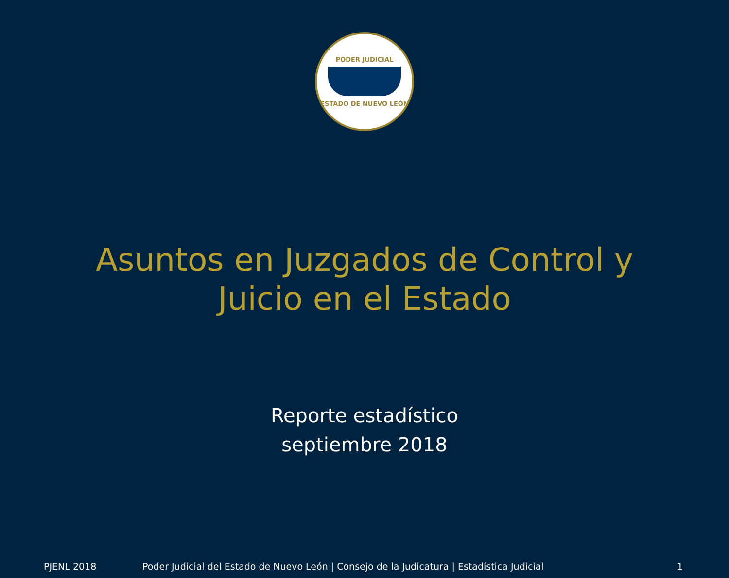PODER JUDICIAL
ESTADO DE NUEVO LEÓN
Asuntos en Juzgados de Control y
Juicio en el Estado
Reporte estadístico
septiembre 2018
PJENL 2018 Poder Judicial del Estado de Nuevo León | Consejo de la Judicatura | Estadística Judicial 1